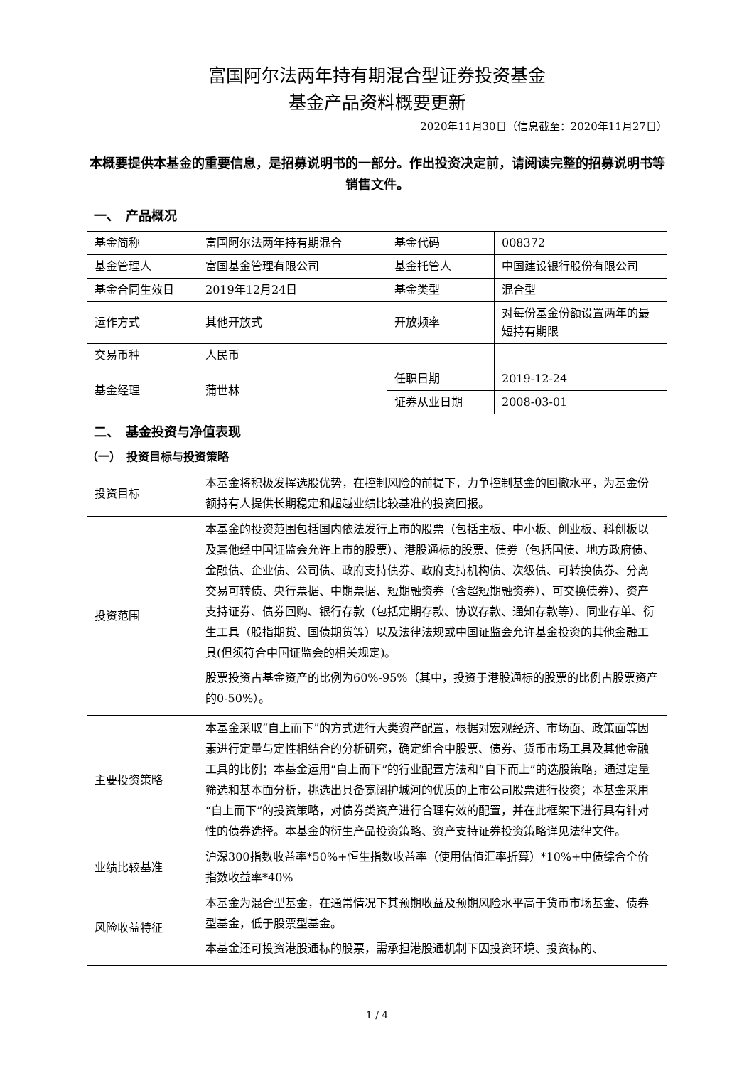富国阿尔法两年持有期混合型证券投资基金
基金产品资料概要更新
2020年11月30日（信息截至：2020年11月27日）
本概要提供本基金的重要信息，是招募说明书的一部分。作出投资决定前，请阅读完整的招募说明书等销售文件。
一、　产品概况
| 基金简称 | 富国阿尔法两年持有期混合 | 基金代码 | 008372 |
| 基金管理人 | 富国基金管理有限公司 | 基金托管人 | 中国建设银行股份有限公司 |
| 基金合同生效日 | 2019年12月24日 | 基金类型 | 混合型 |
| 运作方式 | 其他开放式 | 开放频率 | 对每份基金份额设置两年的最短持有期限 |
| 交易币种 | 人民币 | | |
| 基金经理 | 蒲世林 | 任职日期 | 2019-12-24 |
| | | 证券从业日期 | 2008-03-01 |
二、　基金投资与净值表现
（一）　投资目标与投资策略
| 投资目标 | 本基金将积极发挥选股优势，在控制风险的前提下，力争控制基金的回撤水平，为基金份额持有人提供长期稳定和超越业绩比较基准的投资回报。 |
| 投资范围 | 本基金的投资范围包括国内依法发行上市的股票（包括主板、中小板、创业板、科创板以及其他经中国证监会允许上市的股票）、港股通标的股票、债券（包括国债、地方政府债、金融债、企业债、公司债、政府支持债券、政府支持机构债、次级债、可转换债券、分离交易可转债、央行票据、中期票据、短期融资券（含超短期融资券）、可交换债券）、资产支持证券、债券回购、银行存款（包括定期存款、协议存款、通知存款等）、同业存单、衍生工具（股指期货、国债期货等）以及法律法规或中国证监会允许基金投资的其他金融工具(但须符合中国证监会的相关规定)。 股票投资占基金资产的比例为60%-95%（其中，投资于港股通标的股票的比例占股票资产的0-50%）。 |
| 主要投资策略 | 本基金采取“自上而下”的方式进行大类资产配置，根据对宏观经济、市场面、政策面等因素进行定量与定性相结合的分析研究，确定组合中股票、债券、货币市场工具及其他金融工具的比例；本基金运用“自上而下”的行业配置方法和“自下而上”的选股策略，通过定量筛选和基本面分析，挑选出具备宽阔护城河的优质的上市公司股票进行投资；本基金采用“自上而下”的投资策略，对债券类资产进行合理有效的配置，并在此框架下进行具有针对性的债券选择。本基金的衍生产品投资策略、资产支持证券投资策略详见法律文件。 |
| 业绩比较基准 | 沪深300指数收益率*50%+恒生指数收益率（使用估值汇率折算）*10%+中债综合全价指数收益率*40% |
| 风险收益特征 | 本基金为混合型基金，在通常情况下其预期收益及预期风险水平高于货币市场基金、债券型基金，低于股票型基金。 本基金还可投资港股通标的股票，需承担港股通机制下因投资环境、投资标的、 |
1 / 4